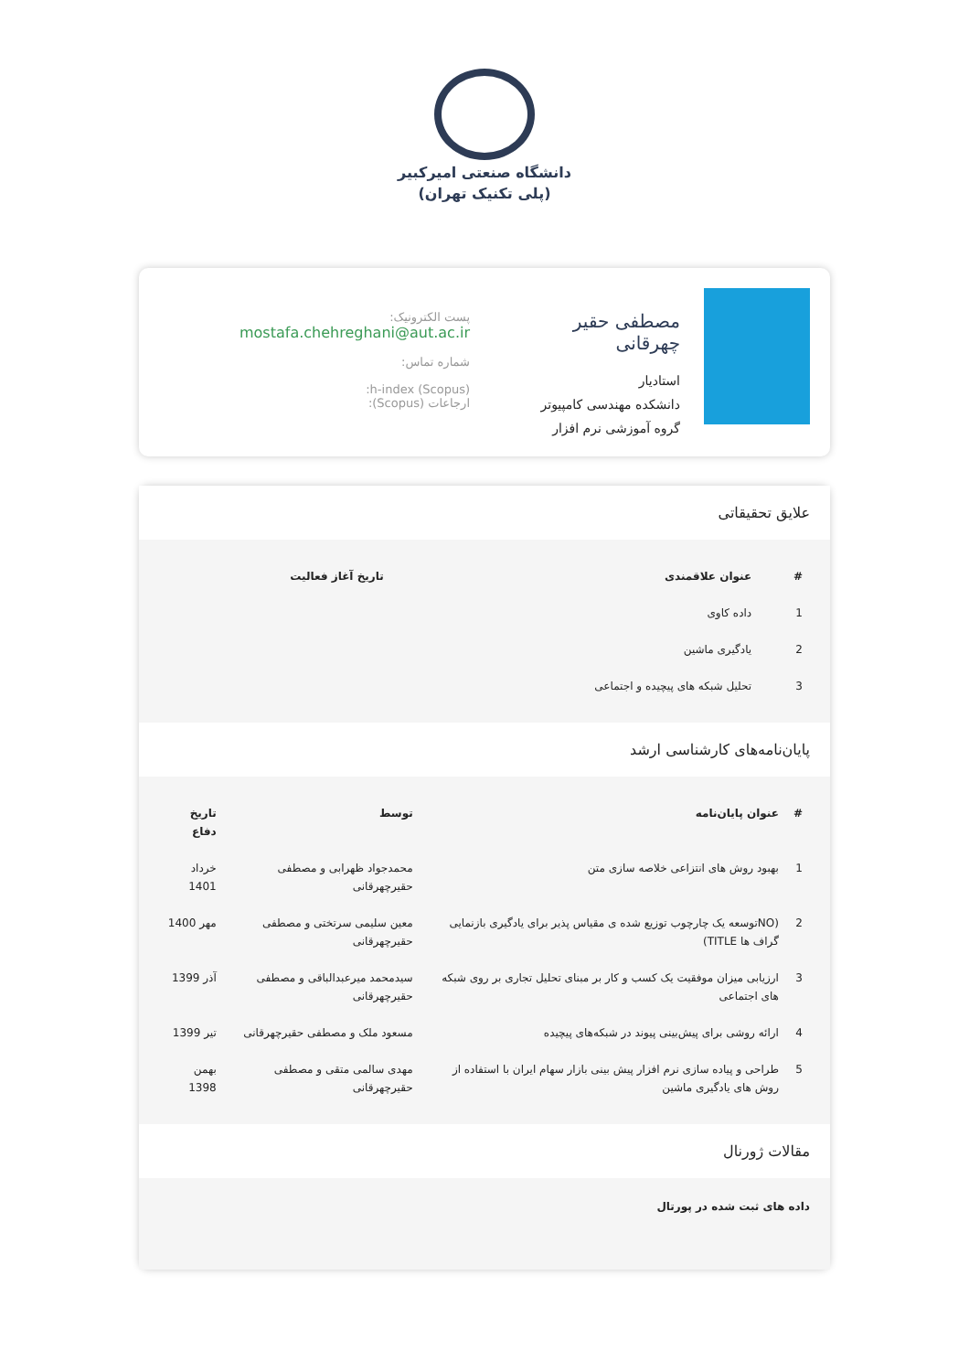دانشگاه صنعتی امیرکبیر
(پلی تکنیک تهران)
مصطفی حقیر چهرقانی
استادیار
دانشکده مهندسی کامپیوتر
گروه آموزشی نرم افزار
پست الکترونیک:
mostafa.chehreghani@aut.ac.ir
شماره تماس:
h-index (Scopus):
ارجاعات (Scopus):
علایق تحقیقاتی
| # | عنوان علاقمندی | تاریخ آغاز فعالیت |
| --- | --- | --- |
| 1 | داده کاوی | |
| 2 | یادگیری ماشین | |
| 3 | تحلیل شبکه های پیچیده و اجتماعی | |
پایان‌نامه‌های کارشناسی ارشد
| # | عنوان پایان‌نامه | توسط | تاریخ دفاع |
| --- | --- | --- | --- |
| 1 | بهبود روش های انتزاعی خلاصه سازی متن | محمدجواد ظهرابی و مصطفی حقیرچهرقانی | خرداد 1401 |
| 2 | (NOتوسعه یک چارچوب توزیع شده ی مقیاس پذیر برای یادگیری بازنمایی گراف ها TITLE) | معین سلیمی سرتختی و مصطفی حقیرچهرقانی | مهر 1400 |
| 3 | ارزیابی میزان موفقیت یک کسب و کار بر مبنای تحلیل تجاری بر روی شبکه های اجتماعی | سیدمحمد میرعبدالباقی و مصطفی حقیرچهرقانی | آذر 1399 |
| 4 | ارائه روشی برای پیش‌بینی پیوند در شبکه‌های پیچیده | مسعود ملک و مصطفی حقیرچهرقانی | تیر 1399 |
| 5 | طراحی و پیاده سازی نرم افزار پیش بینی بازار سهام ایران با استفاده از روش های یادگیری ماشین | مهدی سالمی متقی و مصطفی حقیرچهرقانی | بهمن 1398 |
مقالات ژورنال
داده های ثبت شده در پورتال